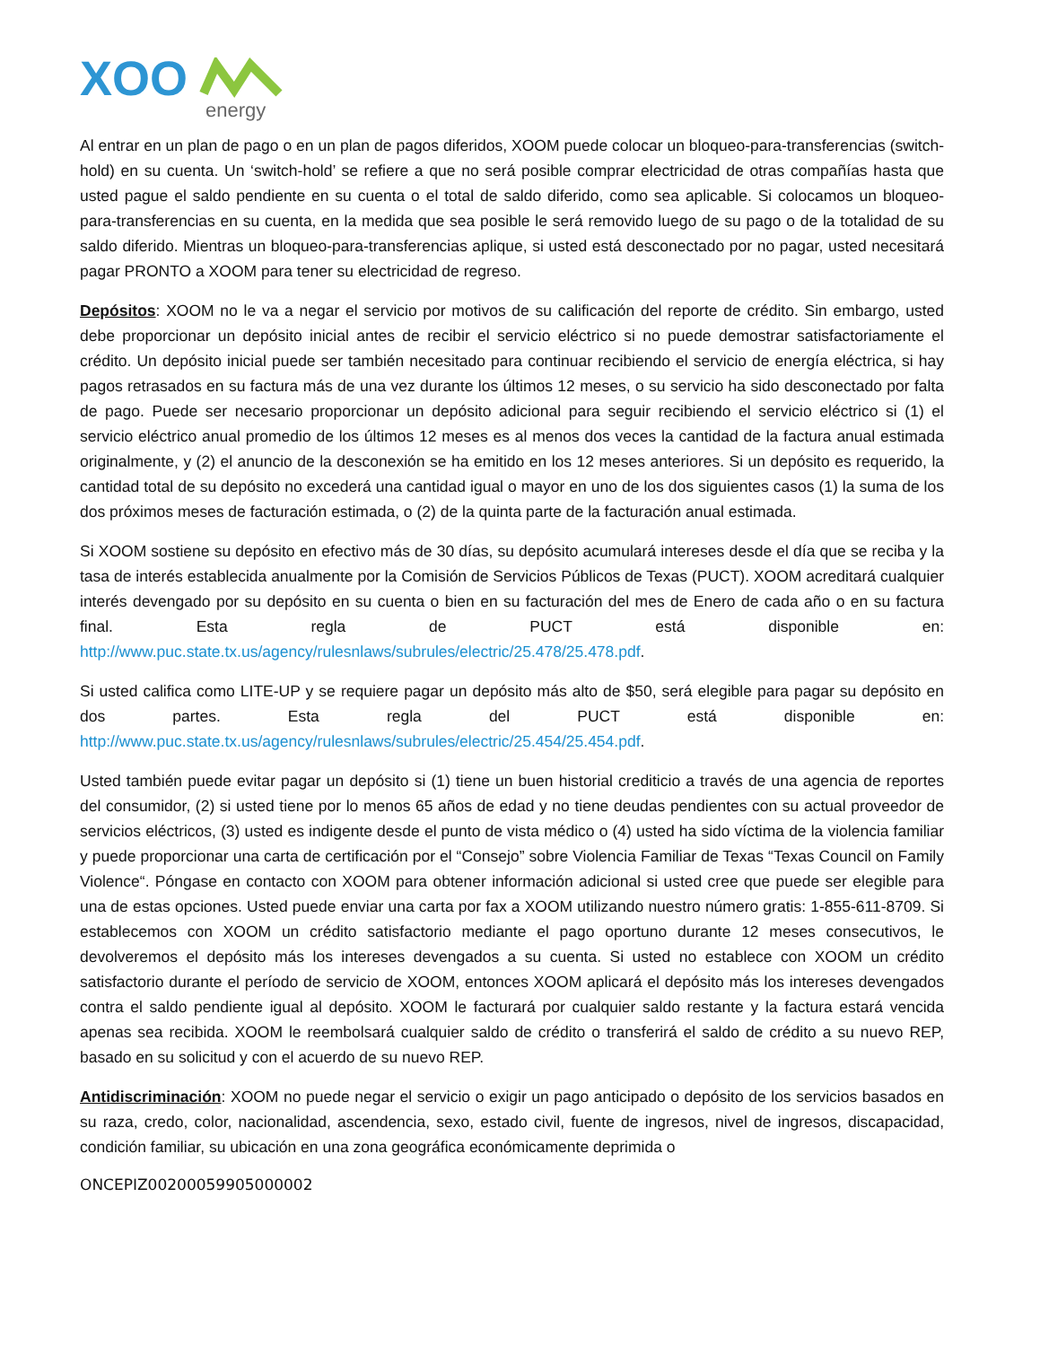XOO
energy
Al entrar en un plan de pago o en un plan de pagos diferidos, XOOM puede colocar un bloqueo-para-transferencias (switch-hold) en su cuenta. Un ‘switch-hold’ se refiere a que no será posible comprar electricidad de otras compañías hasta que usted pague el saldo pendiente en su cuenta o el total de saldo diferido, como sea aplicable. Si colocamos un bloqueo-para-transferencias en su cuenta, en la medida que sea posible le será removido luego de su pago o de la totalidad de su saldo diferido. Mientras un bloqueo-para-transferencias aplique, si usted está desconectado por no pagar, usted necesitará pagar PRONTO a XOOM para tener su electricidad de regreso.
Depósitos: XOOM no le va a negar el servicio por motivos de su calificación del reporte de crédito. Sin embargo, usted debe proporcionar un depósito inicial antes de recibir el servicio eléctrico si no puede demostrar satisfactoriamente el crédito. Un depósito inicial puede ser también necesitado para continuar recibiendo el servicio de energía eléctrica, si hay pagos retrasados en su factura más de una vez durante los últimos 12 meses, o su servicio ha sido desconectado por falta de pago. Puede ser necesario proporcionar un depósito adicional para seguir recibiendo el servicio eléctrico si (1) el servicio eléctrico anual promedio de los últimos 12 meses es al menos dos veces la cantidad de la factura anual estimada originalmente, y (2) el anuncio de la desconexión se ha emitido en los 12 meses anteriores. Si un depósito es requerido, la cantidad total de su depósito no excederá una cantidad igual o mayor en uno de los dos siguientes casos (1) la suma de los dos próximos meses de facturación estimada, o (2) de la quinta parte de la facturación anual estimada.
Si XOOM sostiene su depósito en efectivo más de 30 días, su depósito acumulará intereses desde el día que se reciba y la tasa de interés establecida anualmente por la Comisión de Servicios Públicos de Texas (PUCT). XOOM acreditará cualquier interés devengado por su depósito en su cuenta o bien en su facturación del mes de Enero de cada año o en su factura final. Esta regla de PUCT está disponible en: http://www.puc.state.tx.us/agency/rulesnlaws/subrules/electric/25.478/25.478.pdf.
Si usted califica como LITE-UP y se requiere pagar un depósito más alto de $50, será elegible para pagar su depósito en dos partes. Esta regla del PUCT está disponible en: http://www.puc.state.tx.us/agency/rulesnlaws/subrules/electric/25.454/25.454.pdf.
Usted también puede evitar pagar un depósito si (1) tiene un buen historial crediticio a través de una agencia de reportes del consumidor, (2) si usted tiene por lo menos 65 años de edad y no tiene deudas pendientes con su actual proveedor de servicios eléctricos, (3) usted es indigente desde el punto de vista médico o (4) usted ha sido víctima de la violencia familiar y puede proporcionar una carta de certificación por el “Consejo” sobre Violencia Familiar de Texas “Texas Council on Family Violence“. Póngase en contacto con XOOM para obtener información adicional si usted cree que puede ser elegible para una de estas opciones. Usted puede enviar una carta por fax a XOOM utilizando nuestro número gratis: 1-855-611-8709. Si establecemos con XOOM un crédito satisfactorio mediante el pago oportuno durante 12 meses consecutivos, le devolveremos el depósito más los intereses devengados a su cuenta. Si usted no establece con XOOM un crédito satisfactorio durante el período de servicio de XOOM, entonces XOOM aplicará el depósito más los intereses devengados contra el saldo pendiente igual al depósito. XOOM le facturará por cualquier saldo restante y la factura estará vencida apenas sea recibida. XOOM le reembolsará cualquier saldo de crédito o transferirá el saldo de crédito a su nuevo REP, basado en su solicitud y con el acuerdo de su nuevo REP.
Antidiscriminación: XOOM no puede negar el servicio o exigir un pago anticipado o depósito de los servicios basados en su raza, credo, color, nacionalidad, ascendencia, sexo, estado civil, fuente de ingresos, nivel de ingresos, discapacidad, condición familiar, su ubicación en una zona geográfica económicamente deprimida o
ONCEPIZ00200059905000002